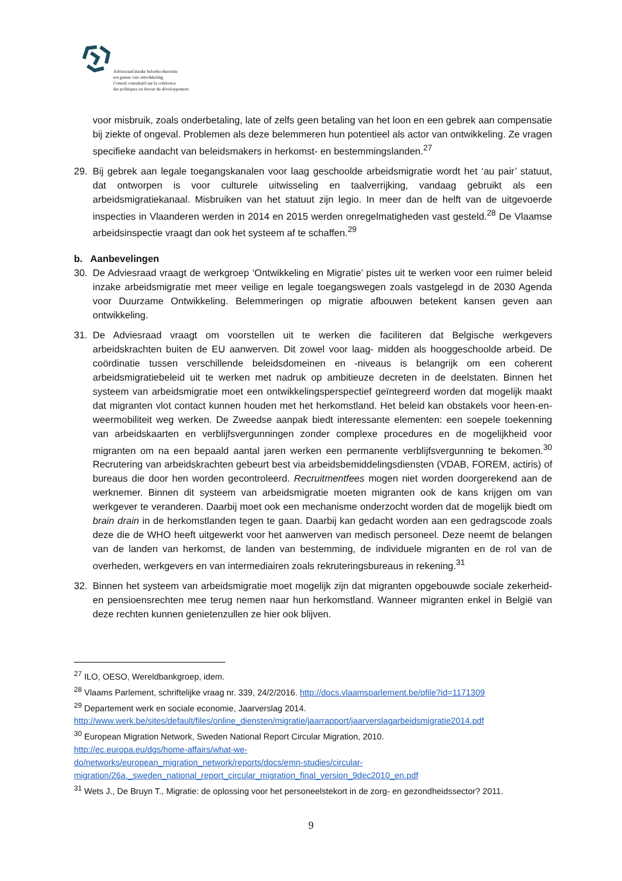Adviesraad inzake beleidscoherentie
ten gunste van ontwikkeling
Conseil consultatif sur la cohérence
des politiques en faveur du développement
voor misbruik, zoals onderbetaling, late of zelfs geen betaling van het loon en een gebrek aan compensatie bij ziekte of ongeval. Problemen als deze belemmeren hun potentieel als actor van ontwikkeling. Ze vragen specifieke aandacht van beleidsmakers in herkomst- en bestemmingslanden.<sup>27</sup>
29. Bij gebrek aan legale toegangskanalen voor laag geschoolde arbeidsmigratie wordt het ‘au pair’ statuut, dat ontworpen is voor culturele uitwisseling en taalverrijking, vandaag gebruikt als een arbeidsmigratiekanaal. Misbruiken van het statuut zijn legio. In meer dan de helft van de uitgevoerde inspecties in Vlaanderen werden in 2014 en 2015 werden onregelmatigheden vast gesteld.<sup>28</sup> De Vlaamse arbeidsinspectie vraagt dan ook het systeem af te schaffen.<sup>29</sup>
b. Aanbevelingen
30. De Adviesraad vraagt de werkgroep ‘Ontwikkeling en Migratie’ pistes uit te werken voor een ruimer beleid inzake arbeidsmigratie met meer veilige en legale toegangswegen zoals vastgelegd in de 2030 Agenda voor Duurzame Ontwikkeling. Belemmeringen op migratie afbouwen betekent kansen geven aan ontwikkeling.
31. De Adviesraad vraagt om voorstellen uit te werken die faciliteren dat Belgische werkgevers arbeidskrachten buiten de EU aanwerven. Dit zowel voor laag- midden als hooggeschoolde arbeid. De coördinatie tussen verschillende beleidsdomeinen en -niveaus is belangrijk om een coherent arbeidsmigratiebeleid uit te werken met nadruk op ambitieuze decreten in de deelstaten. Binnen het systeem van arbeidsmigratie moet een ontwikkelingsperspectief geïntegreerd worden dat mogelijk maakt dat migranten vlot contact kunnen houden met het herkomstland. Het beleid kan obstakels voor heen-en-weermobiliteit weg werken. De Zweedse aanpak biedt interessante elementen: een soepele toekenning van arbeidskaarten en verblijfsvergunningen zonder complexe procedures en de mogelijkheid voor migranten om na een bepaald aantal jaren werken een permanente verblijfsvergunning te bekomen.<sup>30</sup> Recrutering van arbeidskrachten gebeurt best via arbeidsbemiddelingsdiensten (VDAB, FOREM, actiris) of bureaus die door hen worden gecontroleerd. Recruitmentfees mogen niet worden doorgerekend aan de werknemer. Binnen dit systeem van arbeidsmigratie moeten migranten ook de kans krijgen om van werkgever te veranderen. Daarbij moet ook een mechanisme onderzocht worden dat de mogelijk biedt om brain drain in de herkomstlanden tegen te gaan. Daarbij kan gedacht worden aan een gedragscode zoals deze die de WHO heeft uitgewerkt voor het aanwerven van medisch personeel. Deze neemt de belangen van de landen van herkomst, de landen van bestemming, de individuele migranten en de rol van de overheden, werkgevers en van intermediairen zoals rekruteringsbureaus in rekening.<sup>31</sup>
32. Binnen het systeem van arbeidsmigratie moet mogelijk zijn dat migranten opgebouwde sociale zekerheid- en pensioensrechten mee terug nemen naar hun herkomstland. Wanneer migranten enkel in België van deze rechten kunnen genietenzullen ze hier ook blijven.
<sup>27</sup> ILO, OESO, Wereldbankgroep, idem.
<sup>28</sup> Vlaams Parlement, schriftelijke vraag nr. 339, 24/2/2016. http://docs.vlaamsparlement.be/pfile?id=1171309
<sup>29</sup> Departement werk en sociale economie, Jaarverslag 2014.
http://www.werk.be/sites/default/files/online_diensten/migratie/jaarrapport/jaarverslagarbeidsmigratie2014.pdf
<sup>30</sup> European Migration Network, Sweden National Report Circular Migration, 2010.
http://ec.europa.eu/dgs/home-affairs/what-we-
do/networks/european_migration_network/reports/docs/emn-studies/circular-
migration/26a._sweden_national_report_circular_migration_final_version_9dec2010_en.pdf
<sup>31</sup> Wets J., De Bruyn T., Migratie: de oplossing voor het personeelstekort in de zorg- en gezondheidssector? 2011.
9